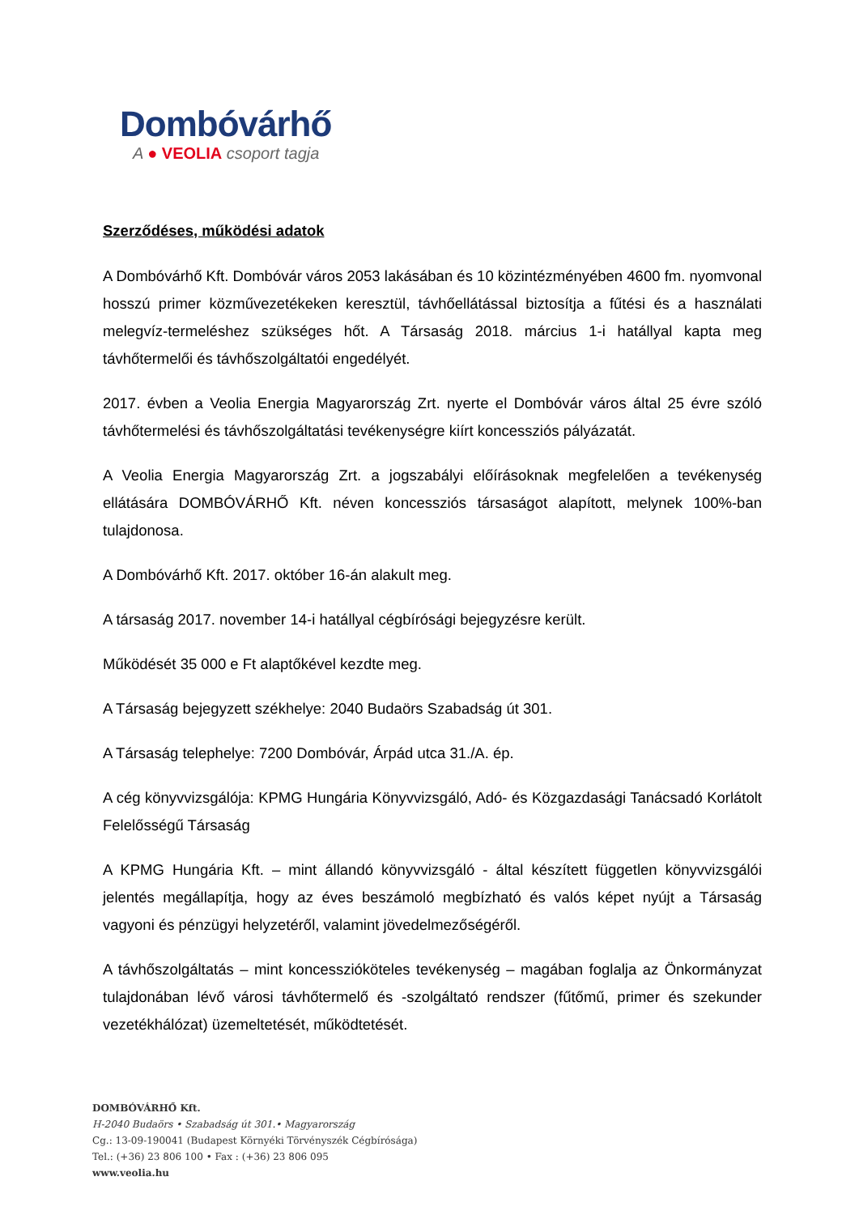Dombóvárhő
A ● VEOLIA csoport tagja
Szerződéses, működési adatok
A Dombóvárhő Kft. Dombóvár város 2053 lakásában és 10 közintézményében 4600 fm. nyomvonal hosszú primer közművezetékeken keresztül, távhőellátással biztosítja a fűtési és a használati melegvíz-termeléshez szükséges hőt. A Társaság 2018. március 1-i hatállyal kapta meg távhőtermelői és távhőszolgáltatói engedélyét.
2017. évben a Veolia Energia Magyarország Zrt. nyerte el Dombóvár város által 25 évre szóló távhőtermelési és távhőszolgáltatási tevékenységre kiírt koncessziós pályázatát.
A Veolia Energia Magyarország Zrt. a jogszabályi előírásoknak megfelelően a tevékenység ellátására DOMBÓVÁRHŐ Kft. néven koncessziós társaságot alapított, melynek 100%-ban tulajdonosa.
A Dombóvárhő Kft. 2017. október 16-án alakult meg.
A társaság 2017. november 14-i hatállyal cégbírósági bejegyzésre került.
Működését 35 000 e Ft alaptőkével kezdte meg.
A Társaság bejegyzett székhelye: 2040 Budaörs Szabadság út 301.
A Társaság telephelye: 7200 Dombóvár, Árpád utca 31./A. ép.
A cég könyvvizsgálója: KPMG Hungária Könyvvizsgáló, Adó- és Közgazdasági Tanácsadó Korlátolt Felelősségű Társaság
A KPMG Hungária Kft. – mint állandó könyvvizsgáló - által készített független könyvvizsgálói jelentés megállapítja, hogy az éves beszámoló megbízható és valós képet nyújt a Társaság vagyoni és pénzügyi helyzetéről, valamint jövedelmezőségéről.
A távhőszolgáltatás – mint koncesszióköteles tevékenység – magában foglalja az Önkormányzat tulajdonában lévő városi távhőtermelő és -szolgáltató rendszer (fűtőmű, primer és szekunder vezetékhálózat) üzemeltetését, működtetését.
DOMBÓVÁRHŐ Kft.
H-2040 Budaörs • Szabadság út 301.• Magyarország
Cg.: 13-09-190041 (Budapest Környéki Törvényszék Cégbírósága)
Tel.: (+36) 23 806 100 • Fax : (+36) 23 806 095
www.veolia.hu